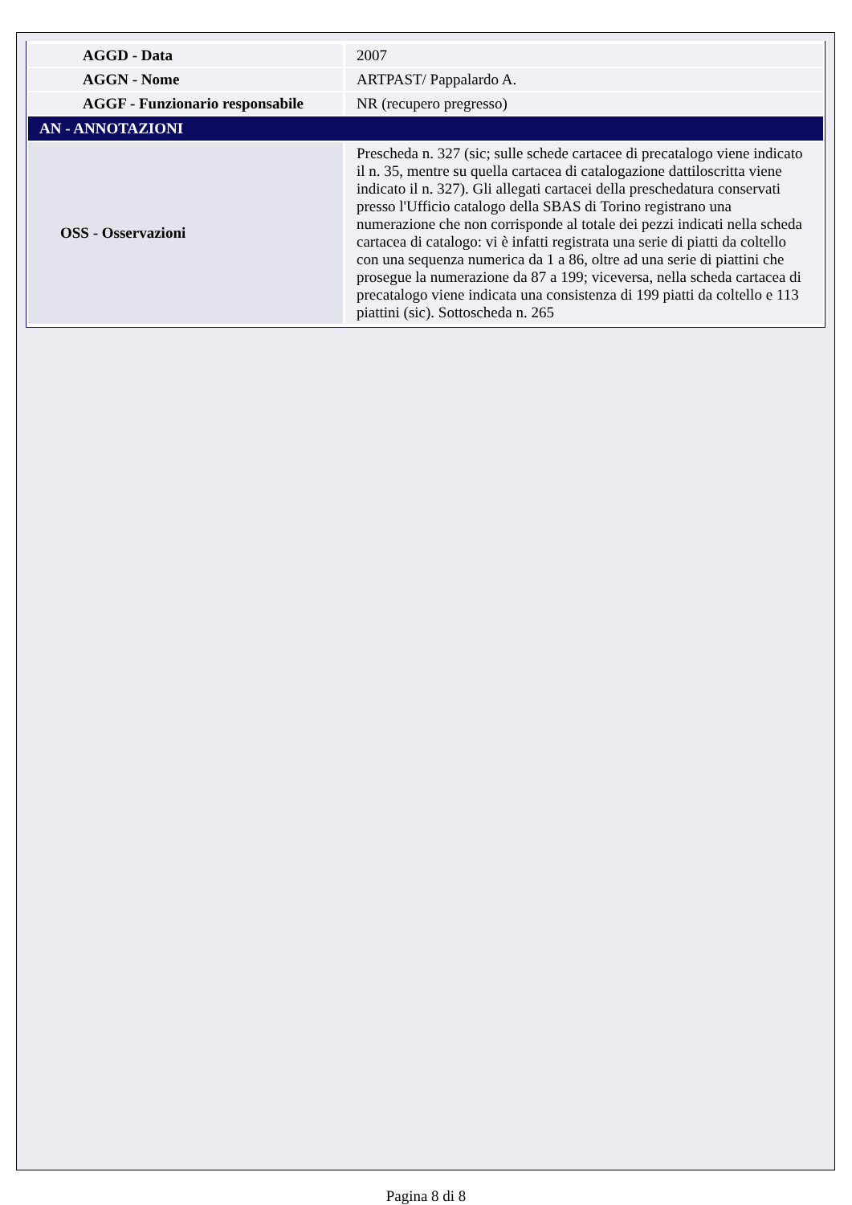| AGGD - Data | 2007 |
| AGGN - Nome | ARTPAST/ Pappalardo A. |
| AGGF - Funzionario responsabile | NR (recupero pregresso) |
| AN - ANNOTAZIONI | |
| OSS - Osservazioni | Prescheda n. 327 (sic; sulle schede cartacee di precatalogo viene indicato il n. 35, mentre su quella cartacea di catalogazione dattiloscritta viene indicato il n. 327). Gli allegati cartacei della preschedatura conservati presso l'Ufficio catalogo della SBAS di Torino registrano una numerazione che non corrisponde al totale dei pezzi indicati nella scheda cartacea di catalogo: vi è infatti registrata una serie di piatti da coltello con una sequenza numerica da 1 a 86, oltre ad una serie di piattini che prosegue la numerazione da 87 a 199; viceversa, nella scheda cartacea di precatalogo viene indicata una consistenza di 199 piatti da coltello e 113 piattini (sic). Sottoscheda n. 265 |
Pagina 8 di 8